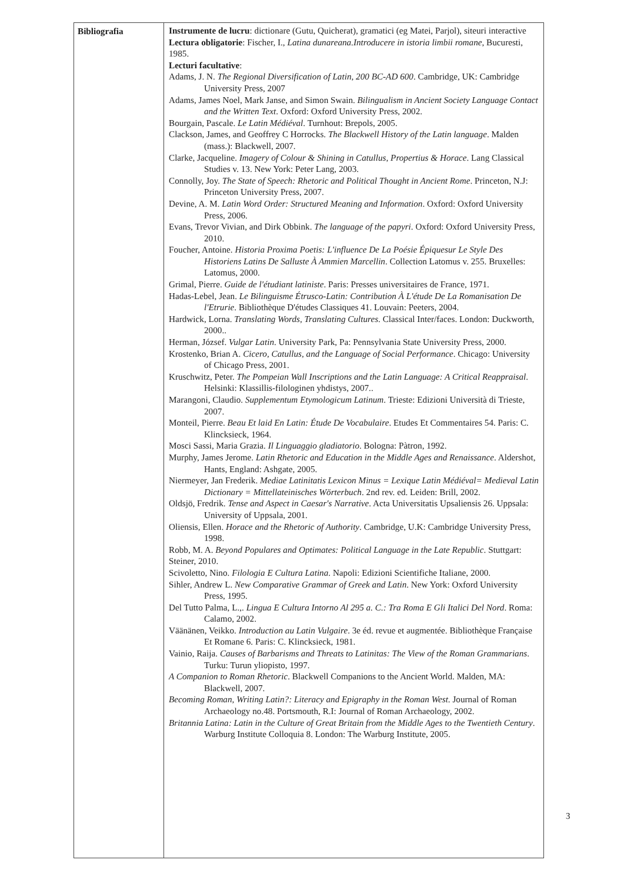| Bibliografia | Instrumente de lucru : dictionare (Gutu, Quicherat), gramatici (eg Matei, Parjol), siteuri interactive Lectura obligatorie : Fischer, I., Latina dunareana.Introducere in istoria limbii romane , Bucuresti, 1985. Lecturi facultative : Adams, J. N. The Regional Diversification of Latin, 200 BC-AD 600 . Cambridge, UK: Cambridge University Press, 2007 Adams, James Noel, Mark Janse, and Simon Swain. Bilingualism in Ancient Society Language Contact and the Written Text . Oxford: Oxford University Press, 2002. Bourgain, Pascale. Le Latin Médiéval . Turnhout: Brepols, 2005. Clackson, James, and Geoffrey C Horrocks. The Blackwell History of the Latin language . Malden (mass.): Blackwell, 2007. Clarke, Jacqueline. Imagery of Colour & Shining in Catullus, Propertius & Horace . Lang Classical Studies v. 13. New York: Peter Lang, 2003. Connolly, Joy. The State of Speech: Rhetoric and Political Thought in Ancient Rome . Princeton, N.J: Princeton University Press, 2007. Devine, A. M. Latin Word Order: Structured Meaning and Information . Oxford: Oxford University Press, 2006. Evans, Trevor Vivian, and Dirk Obbink. The language of the papyri . Oxford: Oxford University Press, 2010. Foucher, Antoine. Historia Proxima Poetis: L'influence De La Poésie Épiquesur Le Style Des Historiens Latins De Salluste À Ammien Marcellin . Collection Latomus v. 255. Bruxelles: Latomus, 2000. Grimal, Pierre. Guide de l'étudiant latiniste . Paris: Presses universitaires de France, 1971. Hadas-Lebel, Jean. Le Bilinguisme Étrusco-Latin: Contribution À L'étude De La Romanisation De l'Etrurie . Bibliothèque D'études Classiques 41. Louvain: Peeters, 2004. Hardwick, Lorna. Translating Words, Translating Cultures . Classical Inter/faces. London: Duckworth, 2000.. Herman, József. Vulgar Latin . University Park, Pa: Pennsylvania State University Press, 2000. Krostenko, Brian A. Cicero, Catullus, and the Language of Social Performance . Chicago: University of Chicago Press, 2001. Kruschwitz, Peter. The Pompeian Wall Inscriptions and the Latin Language: A Critical Reappraisal . Helsinki: Klassillis-filologinen yhdistys, 2007.. Marangoni, Claudio. Supplementum Etymologicum Latinum . Trieste: Edizioni Università di Trieste, 2007. Monteil, Pierre. Beau Et laid En Latin: Étude De Vocabulaire . Etudes Et Commentaires 54. Paris: C. Klincksieck, 1964. Mosci Sassi, Maria Grazia. Il Linguaggio gladiatorio . Bologna: Pàtron, 1992. Murphy, James Jerome. Latin Rhetoric and Education in the Middle Ages and Renaissance . Aldershot, Hants, England: Ashgate, 2005. Niermeyer, Jan Frederik. Mediae Latinitatis Lexicon Minus = Lexique Latin Médiéval= Medieval Latin Dictionary = Mittellateinisches Wörterbuch . 2nd rev. ed. Leiden: Brill, 2002. Oldsjö, Fredrik. Tense and Aspect in Caesar's Narrative . Acta Universitatis Upsaliensis 26. Uppsala: University of Uppsala, 2001. Oliensis, Ellen. Horace and the Rhetoric of Authority . Cambridge, U.K: Cambridge University Press, 1998. Robb, M. A. Beyond Populares and Optimates: Political Language in the Late Republic . Stuttgart: Steiner, 2010. Scivoletto, Nino. Filologia E Cultura Latina . Napoli: Edizioni Scientifiche Italiane, 2000. Sihler, Andrew L. New Comparative Grammar of Greek and Latin . New York: Oxford University Press, 1995. Del Tutto Palma, L.,. Lingua E Cultura Intorno Al 295 a. C.: Tra Roma E Gli Italici Del Nord . Roma: Calamo, 2002. Väänänen, Veikko. Introduction au Latin Vulgaire . 3e éd. revue et augmentée. Bibliothèque Française Et Romane 6. Paris: C. Klincksieck, 1981. Vainio, Raija. Causes of Barbarisms and Threats to Latinitas: The View of the Roman Grammarians . Turku: Turun yliopisto, 1997. A Companion to Roman Rhetoric . Blackwell Companions to the Ancient World. Malden, MA: Blackwell, 2007. Becoming Roman, Writing Latin?: Literacy and Epigraphy in the Roman West . Journal of Roman Archaeology no.48. Portsmouth, R.I: Journal of Roman Archaeology, 2002. Britannia Latina: Latin in the Culture of Great Britain from the Middle Ages to the Twentieth Century . Warburg Institute Colloquia 8. London: The Warburg Institute, 2005. |
3